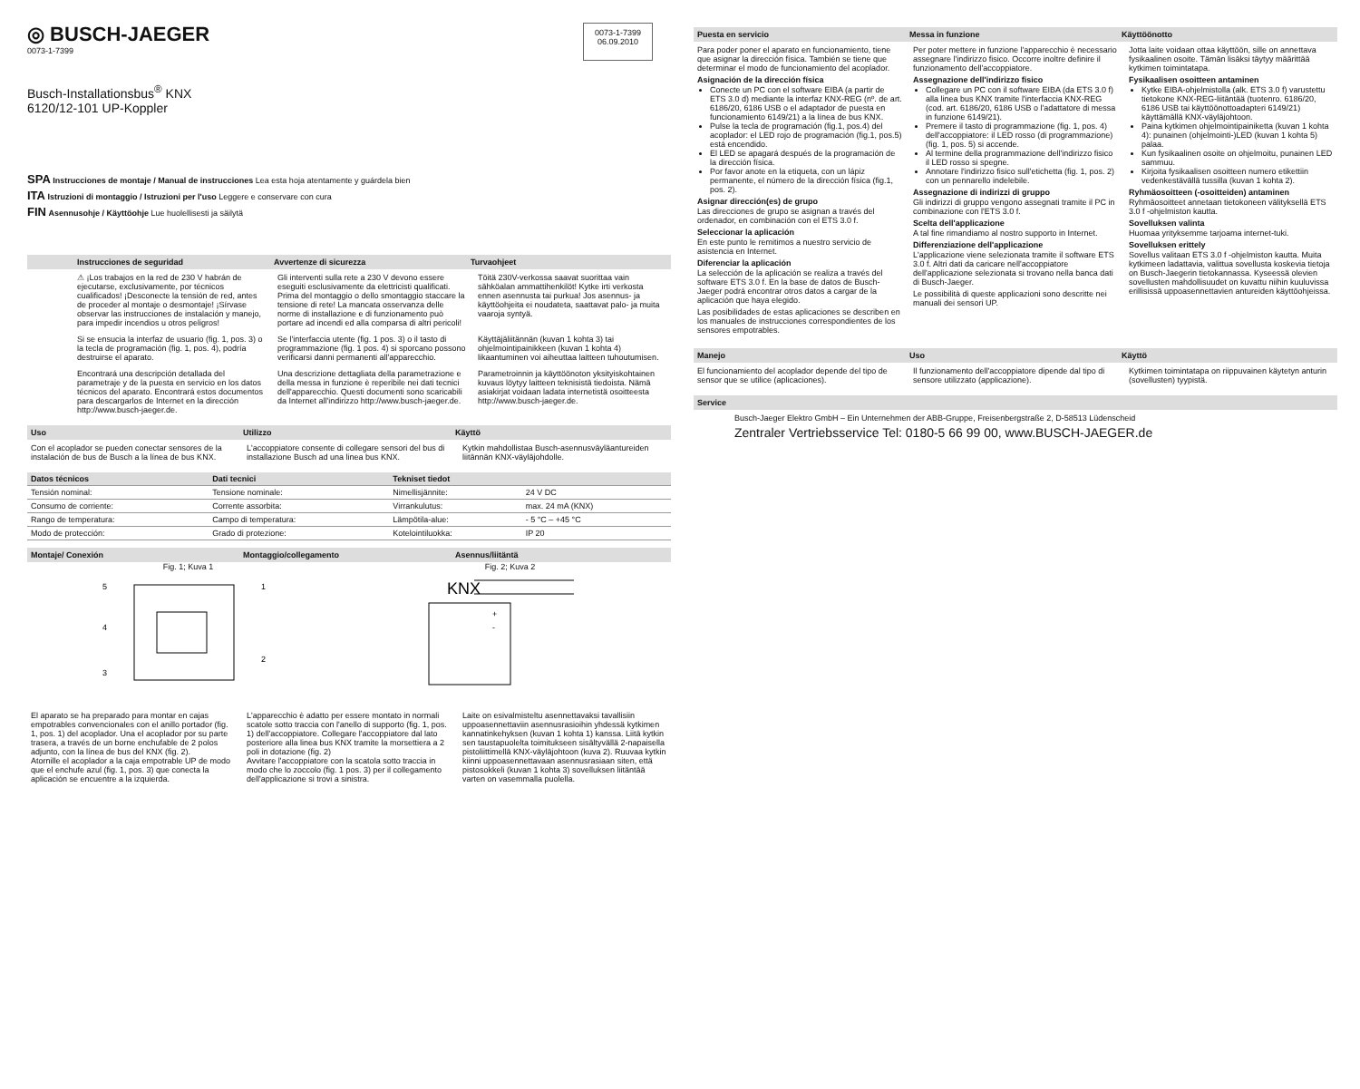◎ BUSCH-JAEGER
0073-1-7399
Busch-Installationsbus<sup>®</sup> KNX
6120/12-101 UP-Koppler
0073-1-7399
06.09.2010
SPA Instrucciones de montaje / Manual de instrucciones Lea esta hoja atentamente y guárdela bien
ITA Istruzioni di montaggio / Istruzioni per l'uso Leggere e conservare con cura
FIN Asennusohje / Käyttöohje Lue huolellisesti ja säilytä
Instrucciones de seguridad Avvertenze di sicurezza Turvaohjeet
⚠ ¡Los trabajos en la red de 230 V habrán de ejecutarse, exclusivamente, por técnicos cualificados! ¡Desconecte la tensión de red, antes de proceder al montaje o desmontaje! ¡Sírvase observar las instrucciones de instalación y manejo, para impedir incendios u otros peligros!
Gli interventi sulla rete a 230 V devono essere eseguiti esclusivamente da elettricisti qualificati. Prima del montaggio o dello smontaggio staccare la tensione di rete! La mancata osservanza delle norme di installazione e di funzionamento può portare ad incendi ed alla comparsa di altri pericoli!
Töitä 230V-verkossa saavat suorittaa vain sähköalan ammattihenkilöt! Kytke irti verkosta ennen asennusta tai purkua! Jos asennus- ja käyttöohjeita ei noudateta, saattavat palo- ja muita vaaroja syntyä.
Si se ensucia la interfaz de usuario (fig. 1, pos. 3) o la tecla de programación (fig. 1, pos. 4), podría destruirse el aparato.
Se l'interfaccia utente (fig. 1 pos. 3) o il tasto di programmazione (fig. 1 pos. 4) si sporcano possono verificarsi danni permanenti all'apparecchio.
Käyttäjäliitännän (kuvan 1 kohta 3) tai ohjelmointipainikkeen (kuvan 1 kohta 4) likaantuminen voi aiheuttaa laitteen tuhoutumisen.
Encontrará una descripción detallada del parametraje y de la puesta en servicio en los datos técnicos del aparato. Encontrará estos documentos para descargarlos de Internet en la dirección http://www.busch-jaeger.de.
Una descrizione dettagliata della parametrazione e della messa in funzione è reperibile nei dati tecnici dell'apparecchio. Questi documenti sono scaricabili da Internet all'indirizzo http://www.busch-jaeger.de.
Parametroinnin ja käyttöönoton yksityiskohtainen kuvaus löytyy laitteen teknisistä tiedoista. Nämä asiakirjat voidaan ladata internetistä osoitteesta http://www.busch-jaeger.de.
Uso Utilizzo Käyttö
Con el acoplador se pueden conectar sensores de la instalación de bus de Busch a la línea de bus KNX.
L'accoppiatore consente di collegare sensori del bus di installazione Busch ad una linea bus KNX.
Kytkin mahdollistaa Busch-asennusväyläantureiden liitännän KNX-väyläjohdolle.
| Datos técnicos | Dati tecnici | Tekniset tiedot | |
| --- | --- | --- | --- |
| Tensión nominal: | Tensione nominale: | Nimellisjännite: | 24 V DC |
| Consumo de corriente: | Corrente assorbita: | Virrankulutus: | max. 24 mA (KNX) |
| Rango de temperatura: | Campo di temperatura: | Lämpötila-alue: | - 5 °C – +45 °C |
| Modo de protección: | Grado di protezione: | Kotelointiluokka: | IP 20 |
Montaje/ Conexión Montaggio/collegamento Asennus/liitäntä
Fig. 1; Kuva 1
5
1
4
2
3
Fig. 2; Kuva 2
KNX
+
-
El aparato se ha preparado para montar en cajas empotrables convencionales con el anillo portador (fig. 1, pos. 1) del acoplador. Una el acoplador por su parte trasera, a través de un borne enchufable de 2 polos adjunto, con la línea de bus del KNX (fig. 2).
Atornille el acoplador a la caja empotrable UP de modo que el enchufe azul (fig. 1, pos. 3) que conecta la aplicación se encuentre a la izquierda.
L'apparecchio è adatto per essere montato in normali scatole sotto traccia con l'anello di supporto (fig. 1, pos. 1) dell'accoppiatore. Collegare l'accoppiatore dal lato posteriore alla linea bus KNX tramite la morsettiera a 2 poli in dotazione (fig. 2)
Avvitare l'accoppiatore con la scatola sotto traccia in modo che lo zoccolo (fig. 1 pos. 3) per il collegamento dell'applicazione si trovi a sinistra.
Laite on esivalmisteltu asennettavaksi tavallisiin uppoasennettaviin asennusrasioihin yhdessä kytkimen kannatinkehyksen (kuvan 1 kohta 1) kanssa. Liitä kytkin sen taustapuolelta toimitukseen sisältyvällä 2-napaisella pistoliittimellä KNX-väyläjohtoon (kuva 2). Ruuvaa kytkin kiinni uppoasennettavaan asennusrasiaan siten, että pistosokkeli (kuvan 1 kohta 3) sovelluksen liitäntää varten on vasemmalla puolella.
Puesta en servicio Messa in funzione Käyttöönotto
Para poder poner el aparato en funcionamiento, tiene que asignar la dirección física. También se tiene que determinar el modo de funcionamiento del acoplador.
Asignación de la dirección física
Conecte un PC con el software EIBA (a partir de ETS 3.0 d) mediante la interfaz KNX-REG (nº. de art. 6186/20, 6186 USB o el adaptador de puesta en funcionamiento 6149/21) a la línea de bus KNX.
Pulse la tecla de programación (fig.1, pos.4) del acoplador: el LED rojo de programación (fig.1, pos.5) está encendido.
El LED se apagará después de la programación de la dirección física.
Por favor anote en la etiqueta, con un lápiz permanente, el número de la dirección física (fig.1, pos. 2).
Asignar dirección(es) de grupo
Las direcciones de grupo se asignan a través del ordenador, en combinación con el ETS 3.0 f.
Seleccionar la aplicación
En este punto le remitimos a nuestro servicio de asistencia en Internet.
Diferenciar la aplicación
La selección de la aplicación se realiza a través del software ETS 3.0 f. En la base de datos de Busch-Jaeger podrá encontrar otros datos a cargar de la aplicación que haya elegido.
Las posibilidades de estas aplicaciones se describen en los manuales de instrucciones correspondientes de los sensores empotrables.
Per poter mettere in funzione l'apparecchio è necessario assegnare l'indirizzo fisico. Occorre inoltre definire il funzionamento dell'accoppiatore.
Assegnazione dell'indirizzo fisico
Collegare un PC con il software EIBA (da ETS 3.0 f) alla linea bus KNX tramite l'interfaccia KNX-REG (cod. art. 6186/20, 6186 USB o l'adattatore di messa in funzione 6149/21).
Premere il tasto di programmazione (fig. 1, pos. 4) dell'accoppiatore: il LED rosso (di programmazione) (fig. 1, pos. 5) si accende.
Al termine della programmazione dell'indirizzo fisico il LED rosso si spegne.
Annotare l'indirizzo fisico sull'etichetta (fig. 1, pos. 2) con un pennarello indelebile.
Assegnazione di indirizzi di gruppo
Gli indirizzi di gruppo vengono assegnati tramite il PC in combinazione con l'ETS 3.0 f.
Scelta dell'applicazione
A tal fine rimandiamo al nostro supporto in Internet.
Differenziazione dell'applicazione
L'applicazione viene selezionata tramite il software ETS 3.0 f. Altri dati da caricare nell'accoppiatore dell'applicazione selezionata si trovano nella banca dati di Busch-Jaeger.
Le possibilità di queste applicazioni sono descritte nei manuali dei sensori UP.
Jotta laite voidaan ottaa käyttöön, sille on annettava fysikaalinen osoite. Tämän lisäksi täytyy määrittää kytkimen toimintatapa.
Fysikaalisen osoitteen antaminen
Kytke EIBA-ohjelmistolla (alk. ETS 3.0 f) varustettu tietokone KNX-REG-liitäntää (tuotenro. 6186/20, 6186 USB tai käyttöönottoadapteri 6149/21) käyttämällä KNX-väyläjohtoon.
Paina kytkimen ohjelmointipainiketta (kuvan 1 kohta 4): punainen (ohjelmointi-)LED (kuvan 1 kohta 5) palaa.
Kun fysikaalinen osoite on ohjelmoitu, punainen LED sammuu.
Kirjoita fysikaalisen osoitteen numero etikettiin vedenkestävällä tussilla (kuvan 1 kohta 2).
Ryhmäosoitteen (-osoitteiden) antaminen
Ryhmäosoitteet annetaan tietokoneen välityksellä ETS 3.0 f -ohjelmiston kautta.
Sovelluksen valinta
Huomaa yrityksemme tarjoama internet-tuki.
Sovelluksen erittely
Sovellus valitaan ETS 3.0 f -ohjelmiston kautta. Muita kytkimeen ladattavia, valittua sovellusta koskevia tietoja on Busch-Jaegerin tietokannassa. Kyseessä olevien sovellusten mahdollisuudet on kuvattu niihin kuuluvissa erillisissä uppoasennettavien antureiden käyttöohjeissa.
Manejo Uso Käyttö
El funcionamiento del acoplador depende del tipo de sensor que se utilice (aplicaciones).
Il funzionamento dell'accoppiatore dipende dal tipo di sensore utilizzato (applicazione).
Kytkimen toimintatapa on riippuvainen käytetyn anturin (sovellusten) tyypistä.
Service
Busch-Jaeger Elektro GmbH – Ein Unternehmen der ABB-Gruppe, Freisenbergstraße 2, D-58513 Lüdenscheid
Zentraler Vertriebsservice Tel: 0180-5 66 99 00, www.BUSCH-JAEGER.de